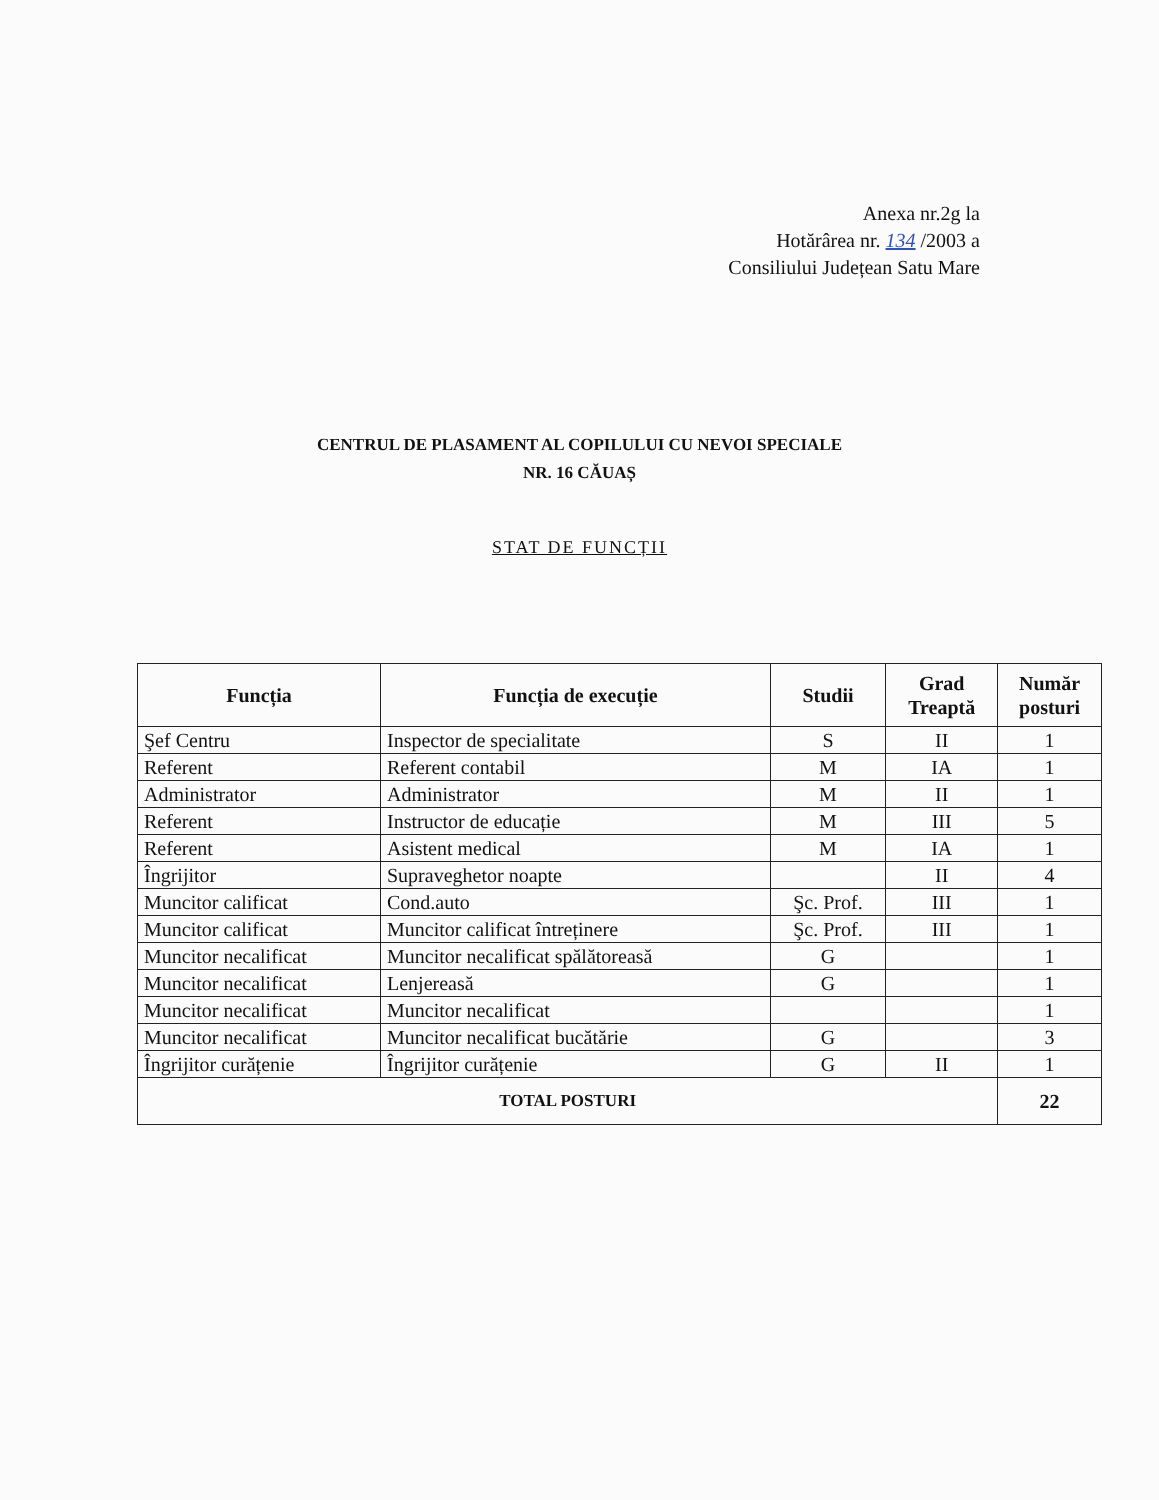Anexa nr.2g la
Hotărârea nr. 134 /2003 a
Consiliului Județean Satu Mare
CENTRUL DE PLASAMENT AL COPILULUI CU NEVOI SPECIALE
NR. 16 CĂUAȘ
STAT DE FUNCȚII
| Funcția | Funcția de execuție | Studii | Grad Treaptă | Număr posturi |
| --- | --- | --- | --- | --- |
| Şef Centru | Inspector de specialitate | S | II | 1 |
| Referent | Referent contabil | M | IA | 1 |
| Administrator | Administrator | M | II | 1 |
| Referent | Instructor de educație | M | III | 5 |
| Referent | Asistent medical | M | IA | 1 |
| Îngrijitor | Supraveghetor noapte | | II | 4 |
| Muncitor calificat | Cond.auto | Şc. Prof. | III | 1 |
| Muncitor calificat | Muncitor calificat întreținere | Şc. Prof. | III | 1 |
| Muncitor necalificat | Muncitor necalificat spălătoreasă | G | | 1 |
| Muncitor necalificat | Lenjereasă | G | | 1 |
| Muncitor necalificat | Muncitor necalificat | | | 1 |
| Muncitor necalificat | Muncitor necalificat bucătărie | G | | 3 |
| Îngrijitor curățenie | Îngrijitor curățenie | G | II | 1 |
| TOTAL POSTURI | | | | 22 |